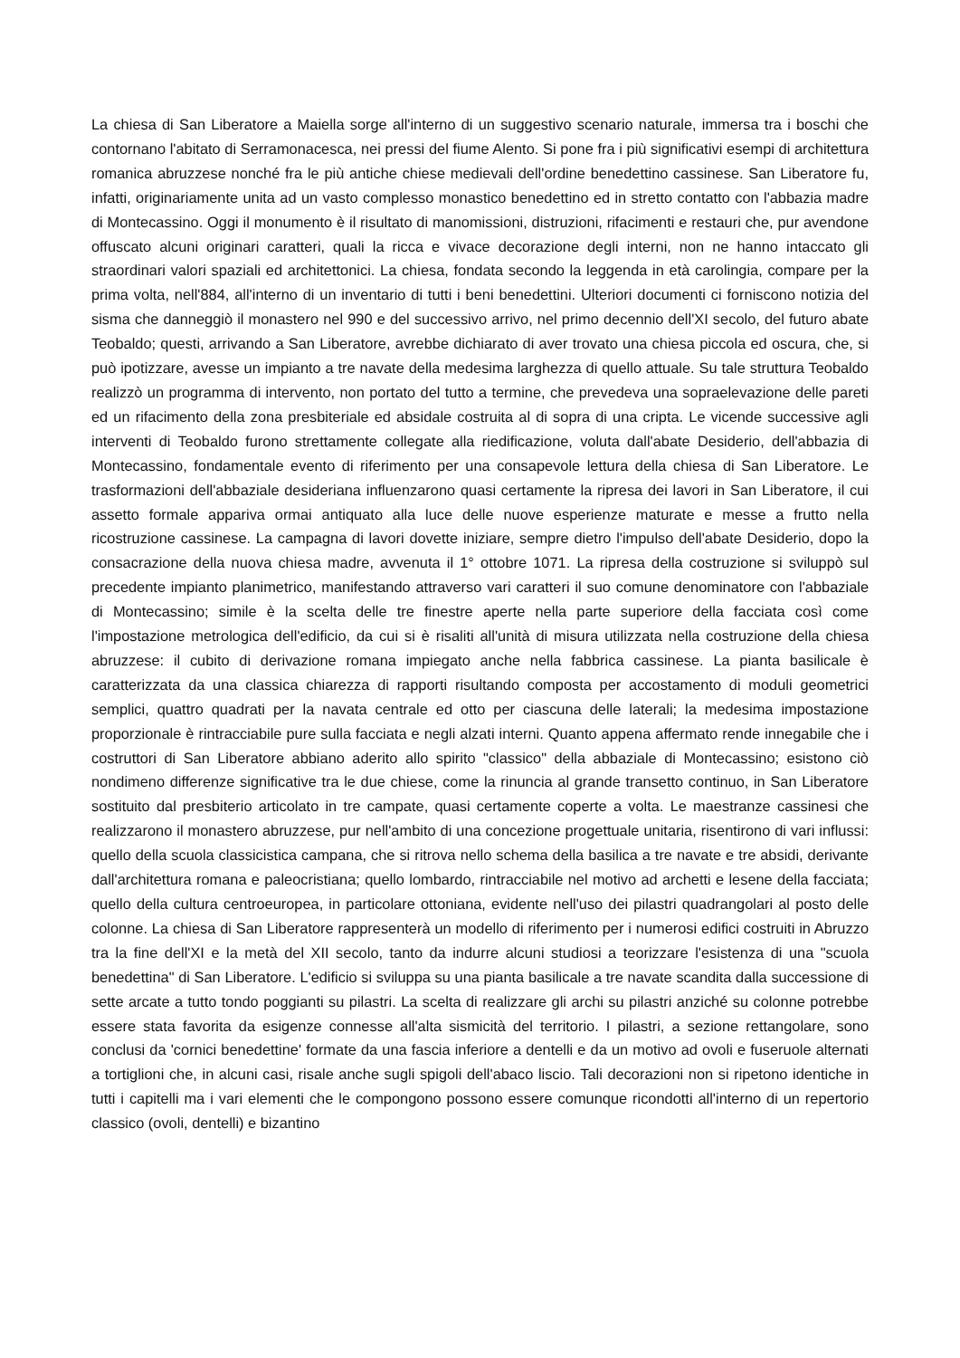La chiesa di San Liberatore a Maiella sorge all'interno di un suggestivo scenario naturale, immersa tra i boschi che contornano l'abitato di Serramonacesca, nei pressi del fiume Alento. Si pone fra i più significativi esempi di architettura romanica abruzzese nonché fra le più antiche chiese medievali dell'ordine benedettino cassinese. San Liberatore fu, infatti, originariamente unita ad un vasto complesso monastico benedettino ed in stretto contatto con l'abbazia madre di Montecassino. Oggi il monumento è il risultato di manomissioni, distruzioni, rifacimenti e restauri che, pur avendone offuscato alcuni originari caratteri, quali la ricca e vivace decorazione degli interni, non ne hanno intaccato gli straordinari valori spaziali ed architettonici. La chiesa, fondata secondo la leggenda in età carolingia, compare per la prima volta, nell'884, all'interno di un inventario di tutti i beni benedettini. Ulteriori documenti ci forniscono notizia del sisma che danneggiò il monastero nel 990 e del successivo arrivo, nel primo decennio dell'XI secolo, del futuro abate Teobaldo; questi, arrivando a San Liberatore, avrebbe dichiarato di aver trovato una chiesa piccola ed oscura, che, si può ipotizzare, avesse un impianto a tre navate della medesima larghezza di quello attuale. Su tale struttura Teobaldo realizzò un programma di intervento, non portato del tutto a termine, che prevedeva una sopraelevazione delle pareti ed un rifacimento della zona presbiteriale ed absidale costruita al di sopra di una cripta. Le vicende successive agli interventi di Teobaldo furono strettamente collegate alla riedificazione, voluta dall'abate Desiderio, dell'abbazia di Montecassino, fondamentale evento di riferimento per una consapevole lettura della chiesa di San Liberatore. Le trasformazioni dell'abbaziale desideriana influenzarono quasi certamente la ripresa dei lavori in San Liberatore, il cui assetto formale appariva ormai antiquato alla luce delle nuove esperienze maturate e messe a frutto nella ricostruzione cassinese. La campagna di lavori dovette iniziare, sempre dietro l'impulso dell'abate Desiderio, dopo la consacrazione della nuova chiesa madre, avvenuta il 1° ottobre 1071. La ripresa della costruzione si sviluppò sul precedente impianto planimetrico, manifestando attraverso vari caratteri il suo comune denominatore con l'abbaziale di Montecassino; simile è la scelta delle tre finestre aperte nella parte superiore della facciata così come l'impostazione metrologica dell'edificio, da cui si è risaliti all'unità di misura utilizzata nella costruzione della chiesa abruzzese: il cubito di derivazione romana impiegato anche nella fabbrica cassinese. La pianta basilicale è caratterizzata da una classica chiarezza di rapporti risultando composta per accostamento di moduli geometrici semplici, quattro quadrati per la navata centrale ed otto per ciascuna delle laterali; la medesima impostazione proporzionale è rintracciabile pure sulla facciata e negli alzati interni. Quanto appena affermato rende innegabile che i costruttori di San Liberatore abbiano aderito allo spirito "classico" della abbaziale di Montecassino; esistono ciò nondimeno differenze significative tra le due chiese, come la rinuncia al grande transetto continuo, in San Liberatore sostituito dal presbiterio articolato in tre campate, quasi certamente coperte a volta. Le maestranze cassinesi che realizzarono il monastero abruzzese, pur nell'ambito di una concezione progettuale unitaria, risentirono di vari influssi: quello della scuola classicistica campana, che si ritrova nello schema della basilica a tre navate e tre absidi, derivante dall'architettura romana e paleocristiana; quello lombardo, rintracciabile nel motivo ad archetti e lesene della facciata; quello della cultura centroeuropea, in particolare ottoniana, evidente nell'uso dei pilastri quadrangolari al posto delle colonne. La chiesa di San Liberatore rappresenterà un modello di riferimento per i numerosi edifici costruiti in Abruzzo tra la fine dell'XI e la metà del XII secolo, tanto da indurre alcuni studiosi a teorizzare l'esistenza di una "scuola benedettina" di San Liberatore. L'edificio si sviluppa su una pianta basilicale a tre navate scandita dalla successione di sette arcate a tutto tondo poggianti su pilastri. La scelta di realizzare gli archi su pilastri anziché su colonne potrebbe essere stata favorita da esigenze connesse all'alta sismicità del territorio. I pilastri, a sezione rettangolare, sono conclusi da 'cornici benedettine' formate da una fascia inferiore a dentelli e da un motivo ad ovoli e fuseruole alternati a tortiglioni che, in alcuni casi, risale anche sugli spigoli dell'abaco liscio. Tali decorazioni non si ripetono identiche in tutti i capitelli ma i vari elementi che le compongono possono essere comunque ricondotti all'interno di un repertorio classico (ovoli, dentelli) e bizantino